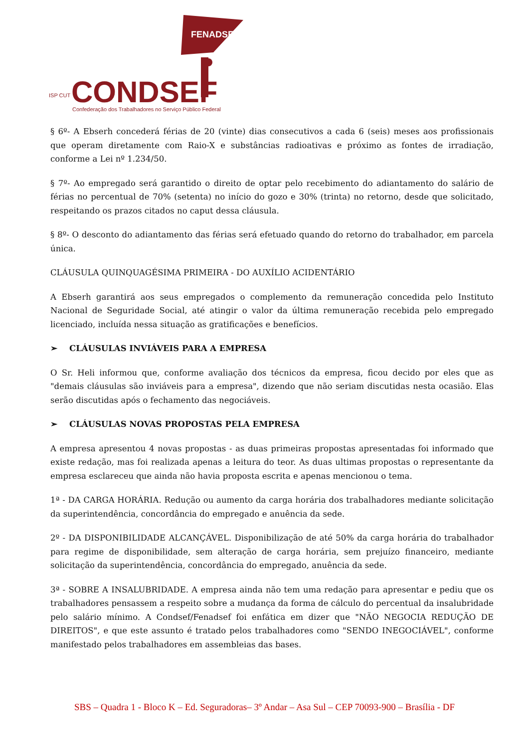FENADSEF
CONDSEF
ISP CUT
Confederação dos Trabalhadores no Serviço Público Federal
§ 6º- A Ebserh concederá férias de 20 (vinte) dias consecutivos a cada 6 (seis) meses aos profissionais que operam diretamente com Raio-X e substâncias radioativas e próximo as fontes de irradiação, conforme a Lei nº 1.234/50.
§ 7º- Ao empregado será garantido o direito de optar pelo recebimento do adiantamento do salário de férias no percentual de 70% (setenta) no início do gozo e 30% (trinta) no retorno, desde que solicitado, respeitando os prazos citados no caput dessa cláusula.
§ 8º- O desconto do adiantamento das férias será efetuado quando do retorno do trabalhador, em parcela única.
CLÁUSULA QUINQUAGÉSIMA PRIMEIRA - DO AUXÍLIO ACIDENTÁRIO
A Ebserh garantirá aos seus empregados o complemento da remuneração concedida pelo Instituto Nacional de Seguridade Social, até atingir o valor da última remuneração recebida pelo empregado licenciado, incluída nessa situação as gratificações e benefícios.
➢ CLÁUSULAS INVIÁVEIS PARA A EMPRESA
O Sr. Heli informou que, conforme avaliação dos técnicos da empresa, ficou decido por eles que as "demais cláusulas são inviáveis para a empresa", dizendo que não seriam discutidas nesta ocasião. Elas serão discutidas após o fechamento das negociáveis.
➢ CLÁUSULAS NOVAS PROPOSTAS PELA EMPRESA
A empresa apresentou 4 novas propostas - as duas primeiras propostas apresentadas foi informado que existe redação, mas foi realizada apenas a leitura do teor. As duas ultimas propostas o representante da empresa esclareceu que ainda não havia proposta escrita e apenas mencionou o tema.
1ª - DA CARGA HORÁRIA. Redução ou aumento da carga horária dos trabalhadores mediante solicitação da superintendência, concordância do empregado e anuência da sede.
2º - DA DISPONIBILIDADE ALCANÇÁVEL. Disponibilização de até 50% da carga horária do trabalhador para regime de disponibilidade, sem alteração de carga horária, sem prejuízo financeiro, mediante solicitação da superintendência, concordância do empregado, anuência da sede.
3ª - SOBRE A INSALUBRIDADE. A empresa ainda não tem uma redação para apresentar e pediu que os trabalhadores pensassem a respeito sobre a mudança da forma de cálculo do percentual da insalubridade pelo salário mínimo. A Condsef/Fenadsef foi enfática em dizer que "NÃO NEGOCIA REDUÇÃO DE DIREITOS", e que este assunto é tratado pelos trabalhadores como "SENDO INEGOCIÁVEL", conforme manifestado pelos trabalhadores em assembleias das bases.
SBS – Quadra 1 - Bloco K – Ed. Seguradoras– 3º Andar – Asa Sul – CEP 70093-900 – Brasília - DF